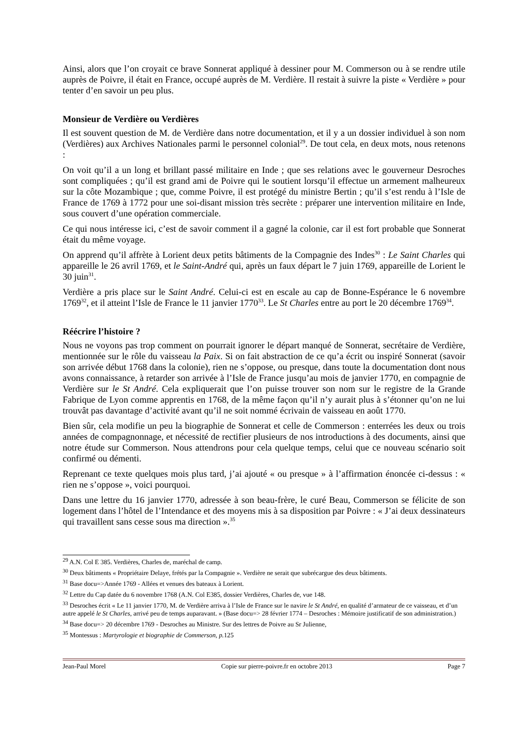Ainsi, alors que l’on croyait ce brave Sonnerat appliqué à dessiner pour M. Commerson ou à se rendre utile auprès de Poivre, il était en France, occupé auprès de M. Verdière. Il restait à suivre la piste « Verdière » pour tenter d’en savoir un peu plus.
Monsieur de Verdière ou Verdières
Il est souvent question de M. de Verdière dans notre documentation, et il y a un dossier individuel à son nom (Verdières) aux Archives Nationales parmi le personnel colonial<sup>29</sup>. De tout cela, en deux mots, nous retenons :
On voit qu’il a un long et brillant passé militaire en Inde ; que ses relations avec le gouverneur Desroches sont compliquées ; qu’il est grand ami de Poivre qui le soutient lorsqu’il effectue un armement malheureux sur la côte Mozambique ; que, comme Poivre, il est protégé du ministre Bertin ; qu’il s’est rendu à l’Isle de France de 1769 à 1772 pour une soi-disant mission très secrète : préparer une intervention militaire en Inde, sous couvert d’une opération commerciale.
Ce qui nous intéresse ici, c’est de savoir comment il a gagné la colonie, car il est fort probable que Sonnerat était du même voyage.
On apprend qu’il affrète à Lorient deux petits bâtiments de la Compagnie des Indes<sup>30</sup> : Le Saint Charles qui appareille le 26 avril 1769, et le Saint-André qui, après un faux départ le 7 juin 1769, appareille de Lorient le 30 juin<sup>31</sup>.
Verdière a pris place sur le Saint André. Celui-ci est en escale au cap de Bonne-Espérance le 6 novembre 1769<sup>32</sup>, et il atteint l’Isle de France le 11 janvier 1770<sup>33</sup>. Le St Charles entre au port le 20 décembre 1769<sup>34</sup>.
Réécrire l’histoire ?
Nous ne voyons pas trop comment on pourrait ignorer le départ manqué de Sonnerat, secrétaire de Verdière, mentionnée sur le rôle du vaisseau la Paix. Si on fait abstraction de ce qu’a écrit ou inspiré Sonnerat (savoir son arrivée début 1768 dans la colonie), rien ne s’oppose, ou presque, dans toute la documentation dont nous avons connaissance, à retarder son arrivée à l’Isle de France jusqu’au mois de janvier 1770, en compagnie de Verdière sur le St André. Cela expliquerait que l’on puisse trouver son nom sur le registre de la Grande Fabrique de Lyon comme apprentis en 1768, de la même façon qu’il n’y aurait plus à s’étonner qu’on ne lui trouvât pas davantage d’activité avant qu’il ne soit nommé écrivain de vaisseau en août 1770.
Bien sûr, cela modifie un peu la biographie de Sonnerat et celle de Commerson : enterrées les deux ou trois années de compagnonnage, et nécessité de rectifier plusieurs de nos introductions à des documents, ainsi que notre étude sur Commerson. Nous attendrons pour cela quelque temps, celui que ce nouveau scénario soit confirmé ou démenti.
Reprenant ce texte quelques mois plus tard, j’ai ajouté « ou presque » à l’affirmation énoncée ci-dessus : « rien ne s’oppose », voici pourquoi.
Dans une lettre du 16 janvier 1770, adressée à son beau-frère, le curé Beau, Commerson se félicite de son logement dans l’hôtel de l’Intendance et des moyens mis à sa disposition par Poivre : « J’ai deux dessinateurs qui travaillent sans cesse sous ma direction ».<sup>35</sup>
<sup>29</sup> A.N. Col E 385. Verdières, Charles de, maréchal de camp.
<sup>30</sup> Deux bâtiments « Propriétaire Delaye, frétés par la Compagnie ». Verdière ne serait que subrécargue des deux bâtiments.
<sup>31</sup> Base docu=>Année 1769 - Allées et venues des bateaux à Lorient.
<sup>32</sup> Lettre du Cap datée du 6 novembre 1768 (A.N. Col E385, dossier Verdières, Charles de, vue 148.
<sup>33</sup> Desroches écrit « Le 11 janvier 1770, M. de Verdière arriva à l’Isle de France sur le navire le St André, en qualité d’armateur de ce vaisseau, et d’un autre appelé le St Charles, arrivé peu de temps auparavant. » (Base docu=> 28 février 1774 – Desroches : Mémoire justificatif de son administration.)
<sup>34</sup> Base docu=> 20 décembre 1769 - Desroches au Ministre. Sur des lettres de Poivre au Sr Julienne,
<sup>35</sup> Montessus : Martyrologie et biographie de Commerson, p. 125
Jean-Paul Morel Copie sur pierre-poivre.fr en octobre 2013 Page 7